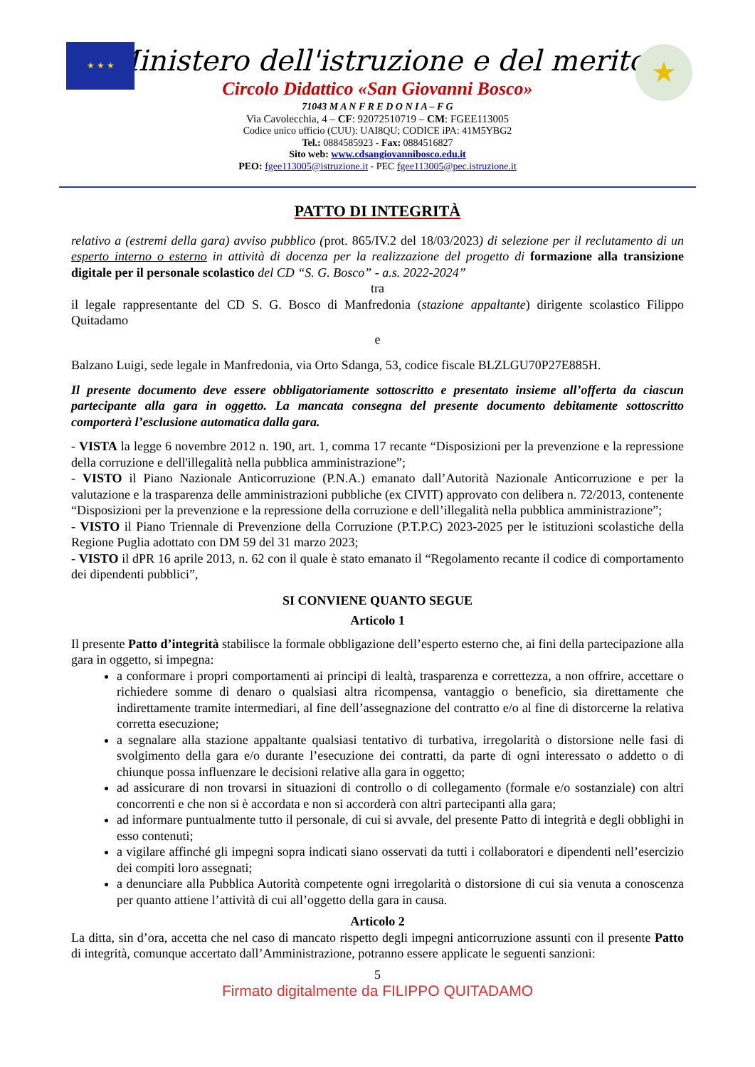★ ★ ★ ★
Ministero dell'istruzione e del merito
Circolo Didattico «San Giovanni Bosco»
71043 M A N F R E D O N I A – F G
Via Cavolecchia, 4 – CF: 92072510719 – CM: FGEE113005
Codice unico ufficio (CUU): UAI8QU; CODICE iPA: 41M5YBG2
Tel.: 0884585923 - Fax: 0884516827
Sito web: www.cdsangiovannibosco.edu.it
PEO: fgee113005@istruzione.it - PEC fgee113005@pec.istruzione.it
PATTO DI INTEGRITÀ
relativo a (estremi della gara) avviso pubblico (prot. 865/IV.2 del 18/03/2023) di selezione per il reclutamento di un esperto interno o esterno in attività di docenza per la realizzazione del progetto di formazione alla transizione digitale per il personale scolastico del CD “S. G. Bosco” - a.s. 2022-2024”
tra
il legale rappresentante del CD S. G. Bosco di Manfredonia (stazione appaltante) dirigente scolastico Filippo Quitadamo
e
Balzano Luigi, sede legale in Manfredonia, via Orto Sdanga, 53, codice fiscale BLZLGU70P27E885H.
Il presente documento deve essere obbligatoriamente sottoscritto e presentato insieme all’offerta da ciascun partecipante alla gara in oggetto. La mancata consegna del presente documento debitamente sottoscritto comporterà l’esclusione automatica dalla gara.
- VISTA la legge 6 novembre 2012 n. 190, art. 1, comma 17 recante “Disposizioni per la prevenzione e la repressione della corruzione e dell'illegalità nella pubblica amministrazione”;
- VISTO il Piano Nazionale Anticorruzione (P.N.A.) emanato dall’Autorità Nazionale Anticorruzione e per la valutazione e la trasparenza delle amministrazioni pubbliche (ex CIVIT) approvato con delibera n. 72/2013, contenente “Disposizioni per la prevenzione e la repressione della corruzione e dell’illegalità nella pubblica amministrazione”;
- VISTO il Piano Triennale di Prevenzione della Corruzione (P.T.P.C) 2023-2025 per le istituzioni scolastiche della Regione Puglia adottato con DM 59 del 31 marzo 2023;
- VISTO il dPR 16 aprile 2013, n. 62 con il quale è stato emanato il “Regolamento recante il codice di comportamento dei dipendenti pubblici”,
SI CONVIENE QUANTO SEGUE
Articolo 1
Il presente Patto d’integrità stabilisce la formale obbligazione dell’esperto esterno che, ai fini della partecipazione alla gara in oggetto, si impegna:
a conformare i propri comportamenti ai principi di lealtà, trasparenza e correttezza, a non offrire, accettare o richiedere somme di denaro o qualsiasi altra ricompensa, vantaggio o beneficio, sia direttamente che indirettamente tramite intermediari, al fine dell’assegnazione del contratto e/o al fine di distorcerne la relativa corretta esecuzione;
a segnalare alla stazione appaltante qualsiasi tentativo di turbativa, irregolarità o distorsione nelle fasi di svolgimento della gara e/o durante l’esecuzione dei contratti, da parte di ogni interessato o addetto o di chiunque possa influenzare le decisioni relative alla gara in oggetto;
ad assicurare di non trovarsi in situazioni di controllo o di collegamento (formale e/o sostanziale) con altri concorrenti e che non si è accordata e non si accorderà con altri partecipanti alla gara;
ad informare puntualmente tutto il personale, di cui si avvale, del presente Patto di integrità e degli obblighi in esso contenuti;
a vigilare affinché gli impegni sopra indicati siano osservati da tutti i collaboratori e dipendenti nell’esercizio dei compiti loro assegnati;
a denunciare alla Pubblica Autorità competente ogni irregolarità o distorsione di cui sia venuta a conoscenza per quanto attiene l’attività di cui all’oggetto della gara in causa.
Articolo 2
La ditta, sin d’ora, accetta che nel caso di mancato rispetto degli impegni anticorruzione assunti con il presente Patto di integrità, comunque accertato dall’Amministrazione, potranno essere applicate le seguenti sanzioni:
5
Firmato digitalmente da FILIPPO QUITADAMO